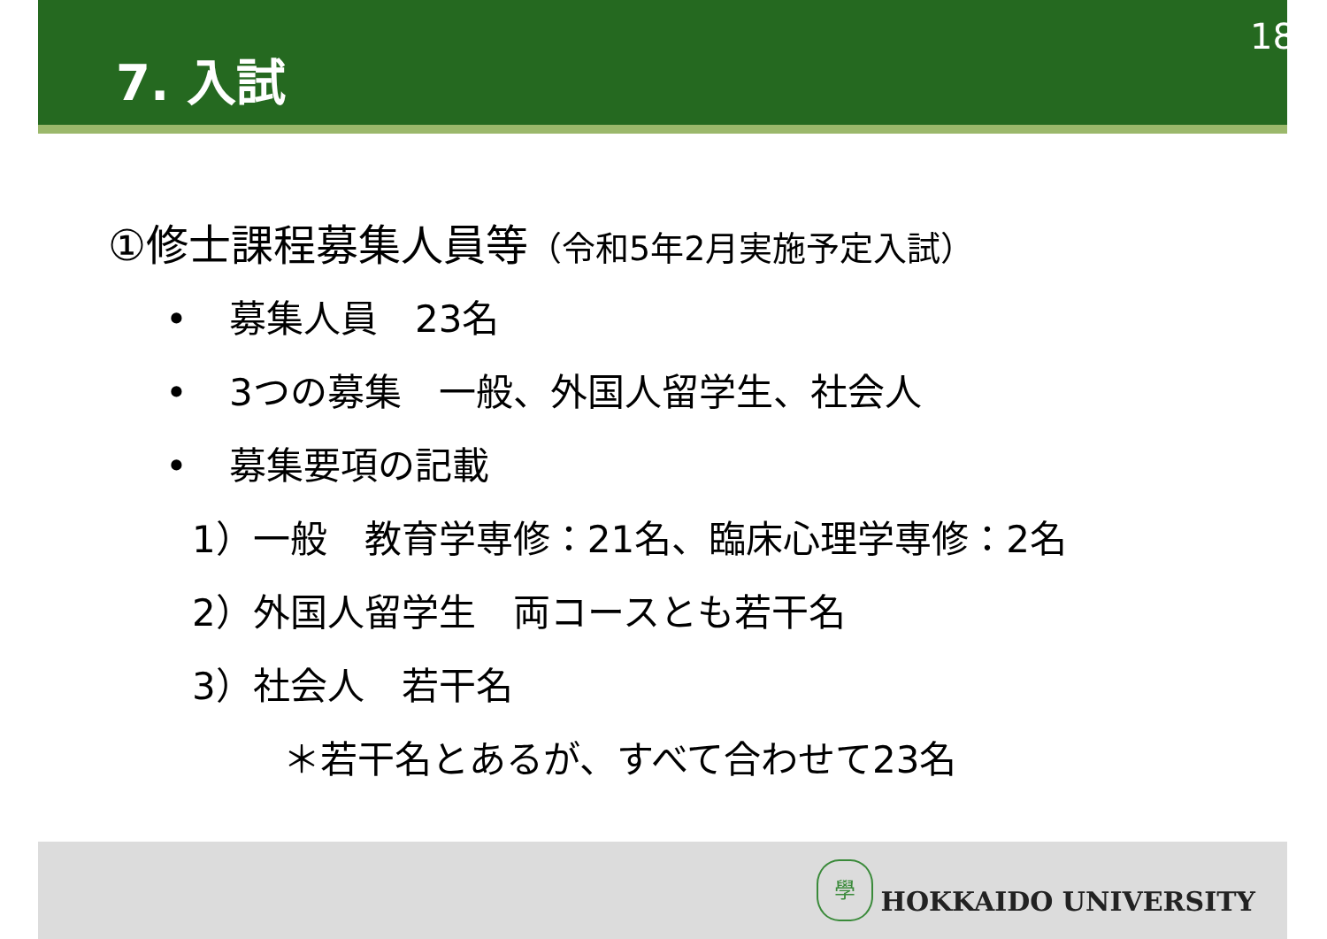7. 入試
18
①修士課程募集人員等（令和5年2月実施予定入試）
• 募集人員　23名
• 3つの募集　一般、外国人留学生、社会人
• 募集要項の記載
1）一般　教育学専修：21名、臨床心理学専修：2名
2）外国人留学生　両コースとも若干名
3）社会人　若干名
＊若干名とあるが、すべて合わせて23名
學
HOKKAIDO UNIVERSITY